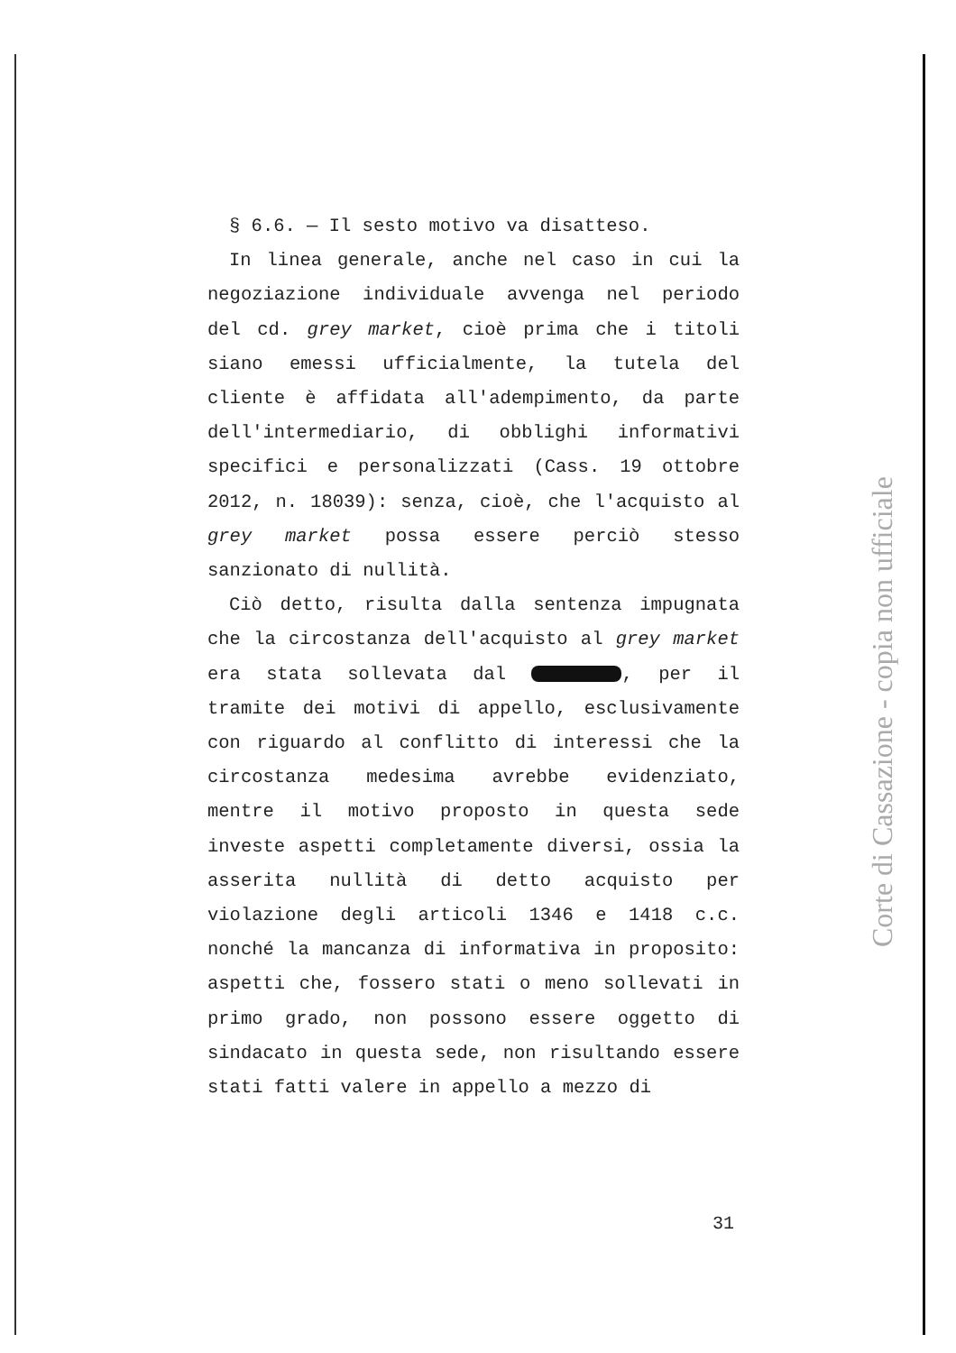§ 6.6. — Il sesto motivo va disatteso.
In linea generale, anche nel caso in cui la negoziazione individuale avvenga nel periodo del cd. grey market, cioè prima che i titoli siano emessi ufficialmente, la tutela del cliente è affidata all'adempimento, da parte dell'intermediario, di obblighi informativi specifici e personalizzati (Cass. 19 ottobre 2012, n. 18039): senza, cioè, che l'acquisto al grey market possa essere perciò stesso sanzionato di nullità.
Ciò detto, risulta dalla sentenza impugnata che la circostanza dell'acquisto al grey market era stata sollevata dal , per il tramite dei motivi di appello, esclusivamente con riguardo al conflitto di interessi che la circostanza medesima avrebbe evidenziato, mentre il motivo proposto in questa sede investe aspetti completamente diversi, ossia la asserita nullità di detto acquisto per violazione degli articoli 1346 e 1418 c.c. nonché la mancanza di informativa in proposito: aspetti che, fossero stati o meno sollevati in primo grado, non possono essere oggetto di sindacato in questa sede, non risultando essere stati fatti valere in appello a mezzo di
31
Corte di Cassazione - copia non ufficiale